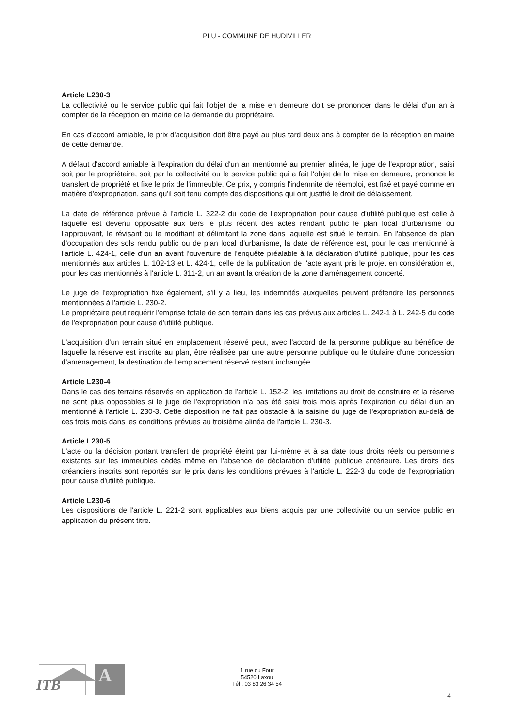PLU - COMMUNE DE HUDIVILLER
Article L230-3
La collectivité ou le service public qui fait l'objet de la mise en demeure doit se prononcer dans le délai d'un an à compter de la réception en mairie de la demande du propriétaire.
En cas d'accord amiable, le prix d'acquisition doit être payé au plus tard deux ans à compter de la réception en mairie de cette demande.
A défaut d'accord amiable à l'expiration du délai d'un an mentionné au premier alinéa, le juge de l'expropriation, saisi soit par le propriétaire, soit par la collectivité ou le service public qui a fait l'objet de la mise en demeure, prononce le transfert de propriété et fixe le prix de l'immeuble. Ce prix, y compris l'indemnité de réemploi, est fixé et payé comme en matière d'expropriation, sans qu'il soit tenu compte des dispositions qui ont justifié le droit de délaissement.
La date de référence prévue à l'article L. 322-2 du code de l'expropriation pour cause d'utilité publique est celle à laquelle est devenu opposable aux tiers le plus récent des actes rendant public le plan local d'urbanisme ou l'approuvant, le révisant ou le modifiant et délimitant la zone dans laquelle est situé le terrain. En l'absence de plan d'occupation des sols rendu public ou de plan local d'urbanisme, la date de référence est, pour le cas mentionné à l'article L. 424-1, celle d'un an avant l'ouverture de l'enquête préalable à la déclaration d'utilité publique, pour les cas mentionnés aux articles L. 102-13 et L. 424-1, celle de la publication de l'acte ayant pris le projet en considération et, pour les cas mentionnés à l'article L. 311-2, un an avant la création de la zone d'aménagement concerté.
Le juge de l'expropriation fixe également, s'il y a lieu, les indemnités auxquelles peuvent prétendre les personnes mentionnées à l'article L. 230-2.
Le propriétaire peut requérir l'emprise totale de son terrain dans les cas prévus aux articles L. 242-1 à L. 242-5 du code de l'expropriation pour cause d'utilité publique.
L'acquisition d'un terrain situé en emplacement réservé peut, avec l'accord de la personne publique au bénéfice de laquelle la réserve est inscrite au plan, être réalisée par une autre personne publique ou le titulaire d'une concession d'aménagement, la destination de l'emplacement réservé restant inchangée.
Article L230-4
Dans le cas des terrains réservés en application de l'article L. 152-2, les limitations au droit de construire et la réserve ne sont plus opposables si le juge de l'expropriation n'a pas été saisi trois mois après l'expiration du délai d'un an mentionné à l'article L. 230-3. Cette disposition ne fait pas obstacle à la saisine du juge de l'expropriation au-delà de ces trois mois dans les conditions prévues au troisième alinéa de l'article L. 230-3.
Article L230-5
L'acte ou la décision portant transfert de propriété éteint par lui-même et à sa date tous droits réels ou personnels existants sur les immeubles cédés même en l'absence de déclaration d'utilité publique antérieure. Les droits des créanciers inscrits sont reportés sur le prix dans les conditions prévues à l'article L. 222-3 du code de l'expropriation pour cause d'utilité publique.
Article L230-6
Les dispositions de l'article L. 221-2 sont applicables aux biens acquis par une collectivité ou un service public en application du présent titre.
ITB
A
1 rue du Four
54520 Laxou
Tél : 03 83 26 34 54
4